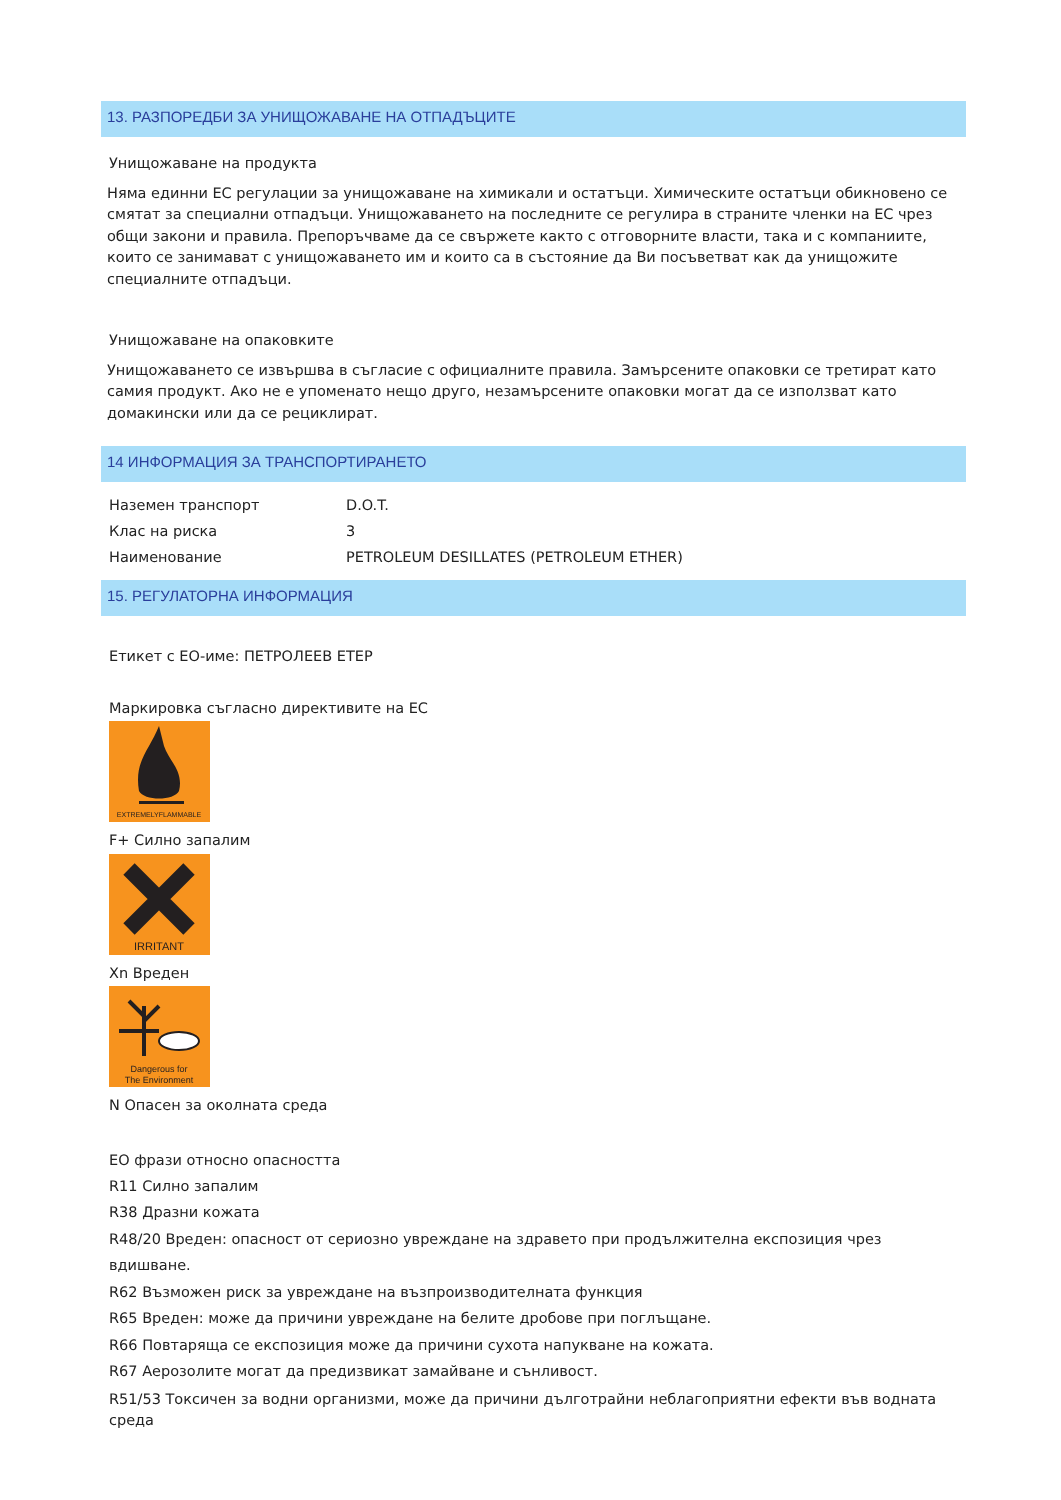13. РАЗПОРЕДБИ ЗА УНИЩОЖАВАНЕ НА ОТПАДЪЦИТЕ
Унищожаване на продукта
Няма единни ЕС регулации за унищожаване на химикали и остатъци. Химическите остатъци обикновено се смятат за специални отпадъци. Унищожаването на последните се регулира в страните членки на ЕС чрез общи закони и правила. Препоръчваме да се свържете както с отговорните власти, така и с компаниите, които се занимават с унищожаването им и които са в състояние да Ви посъветват как да унищожите специалните отпадъци.
Унищожаване на опаковките
Унищожаването се извършва в съгласие с официалните правила. Замърсените опаковки се третират като самия продукт. Ако не е упоменато нещо друго, незамърсените опаковки могат да се използват като домакински или да се рециклират.
14 ИНФОРМАЦИЯ ЗА ТРАНСПОРТИРАНЕТО
| Наземен транспорт | D.O.T. |
| Клас на риска | 3 |
| Наименование | PETROLEUM DESILLATES (PETROLEUM ETHER) |
15. РЕГУЛАТОРНА ИНФОРМАЦИЯ
Етикет с ЕО-име: ПЕТРОЛЕЕВ ЕТЕР
Маркировка съгласно директивите на ЕС
EXTREMELYFLAMMABLE
F+ Силно запалим
IRRITANT
Хn Вреден
Dangerous for
The Environment
N Опасен за околната среда
ЕО фрази относно опасността
R11 Силно запалим
R38 Дразни кожата
R48/20 Вреден: опасност от сериозно увреждане на здравето при продължителна експозиция чрез вдишване.
R62 Възможен риск за увреждане на възпроизводителната функция
R65 Вреден: може да причини увреждане на белите дробове при поглъщане.
R66 Повтаряща се експозиция може да причини сухота напукване на кожата.
R67 Аерозолите могат да предизвикат замайване и сънливост.
R51/53 Токсичен за водни организми, може да причини дълготрайни неблагоприятни ефекти във водната среда